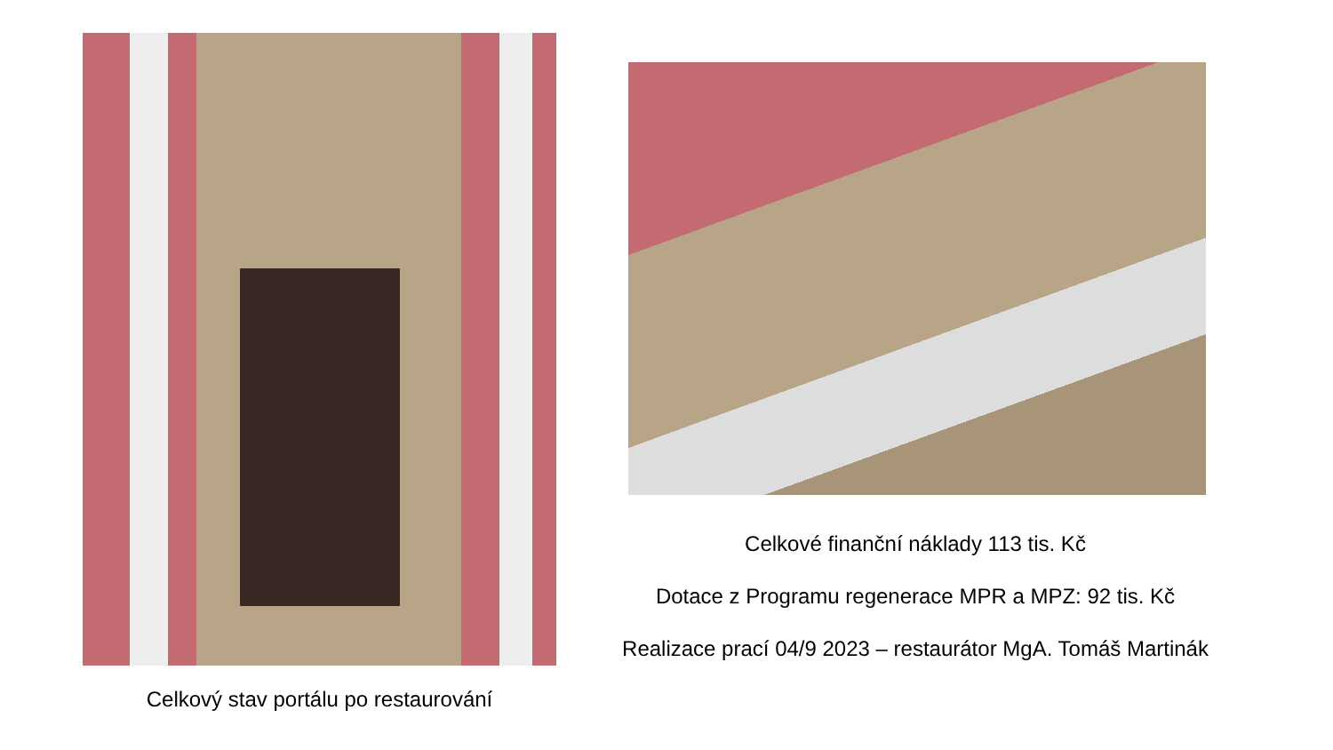Celkový stav portálu po restaurování
Celkové finanční náklady 113 tis. Kč
Dotace z Programu regenerace MPR a MPZ: 92 tis. Kč
Realizace prací 04/9 2023 – restaurátor MgA. Tomáš Martinák